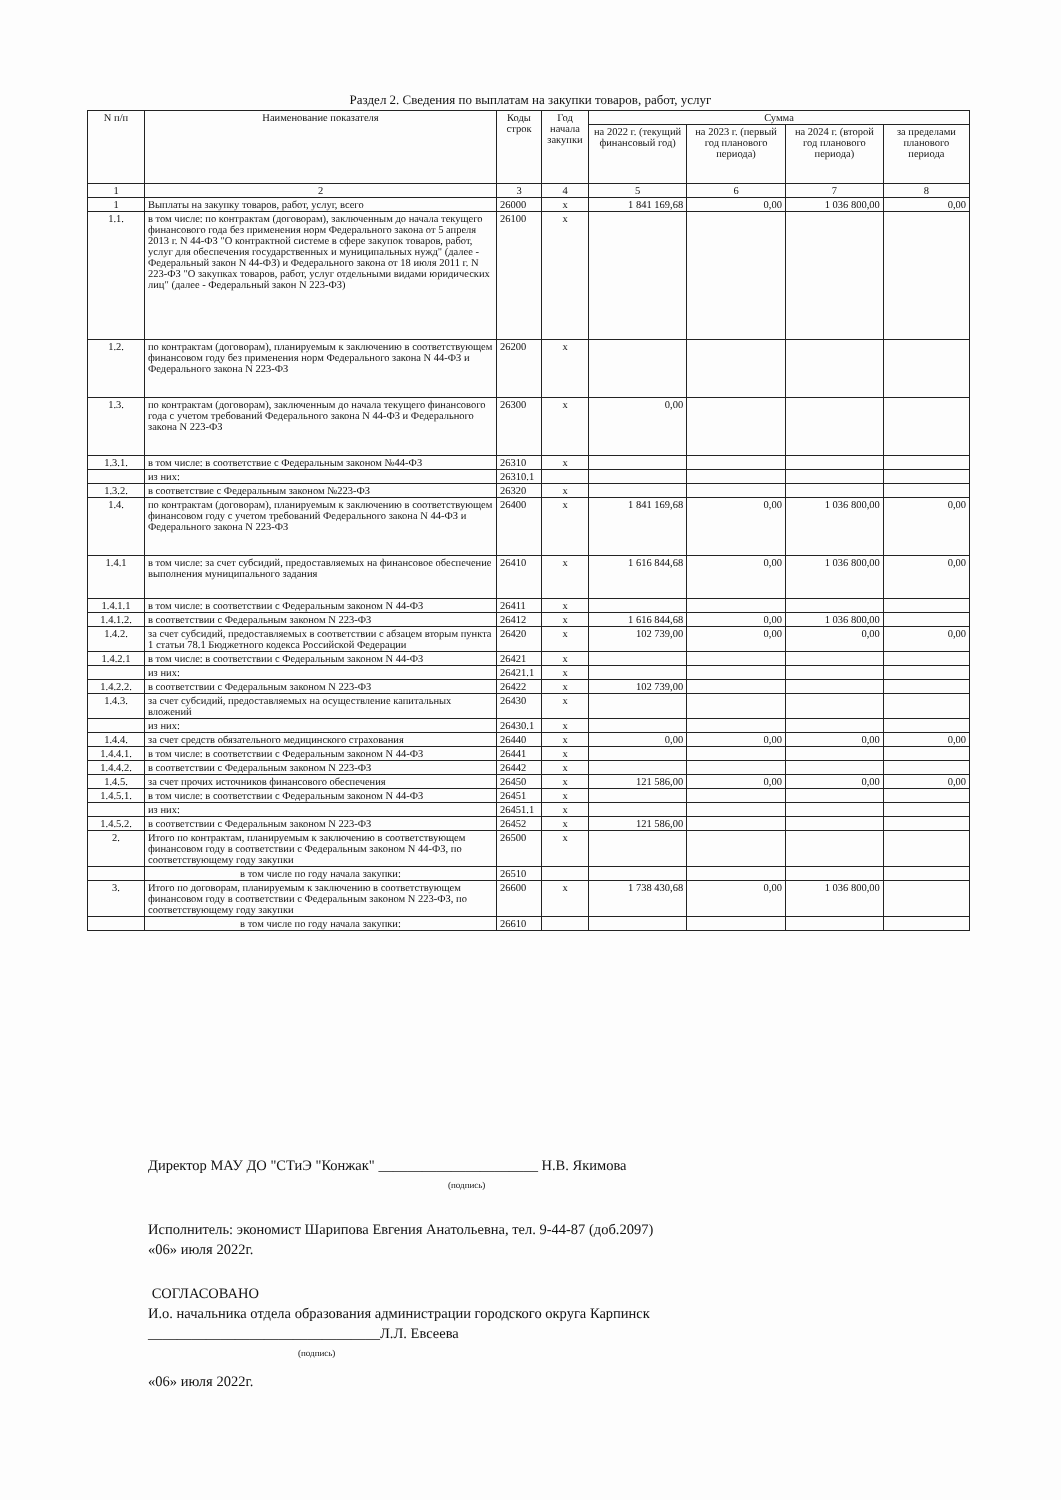Раздел 2. Сведения по выплатам на закупки товаров, работ, услуг
| N п/п | Наименование показателя | Коды строк | Год начала закупки | Сумма | | | |
| --- | --- | --- | --- | --- | --- | --- | --- |
| | | | | на 2022 г. (текущий финансовый год) | на 2023 г. (первый год планового периода) | на 2024 г. (второй год планового периода) | за пределами планового периода |
| 1 | 2 | 3 | 4 | 5 | 6 | 7 | 8 |
| 1 | Выплаты на закупку товаров, работ, услуг, всего | 26000 | x | 1 841 169,68 | 0,00 | 1 036 800,00 | 0,00 |
| 1.1. | в том числе: по контрактам (договорам), заключенным до начала текущего финансового года без применения норм Федерального закона от 5 апреля 2013 г. N 44-ФЗ "О контрактной системе в сфере закупок товаров, работ, услуг для обеспечения государственных и муниципальных нужд" (далее - Федеральный закон N 44-ФЗ) и Федерального закона от 18 июля 2011 г. N 223-ФЗ "О закупках товаров, работ, услуг отдельными видами юридических лиц" (далее - Федеральный закон N 223-ФЗ) | 26100 | x | | | | |
| 1.2. | по контрактам (договорам), планируемым к заключению в соответствующем финансовом году без применения норм Федерального закона N 44-ФЗ и Федерального закона N 223-ФЗ | 26200 | x | | | | |
| 1.3. | по контрактам (договорам), заключенным до начала текущего финансового года с учетом требований Федерального закона N 44-ФЗ и Федерального закона N 223-ФЗ | 26300 | x | 0,00 | | | |
| 1.3.1. | в том числе: в соответствие с Федеральным законом №44-ФЗ | 26310 | x | | | | |
| | из них: | 26310.1 | | | | | |
| 1.3.2. | в соответствие с Федеральным законом №223-ФЗ | 26320 | x | | | | |
| 1.4. | по контрактам (договорам), планируемым к заключению в соответствующем финансовом году с учетом требований Федерального закона N 44-ФЗ и Федерального закона N 223-ФЗ | 26400 | x | 1 841 169,68 | 0,00 | 1 036 800,00 | 0,00 |
| 1.4.1 | в том числе: за счет субсидий, предоставляемых на финансовое обеспечение выполнения муниципального задания | 26410 | x | 1 616 844,68 | 0,00 | 1 036 800,00 | 0,00 |
| 1.4.1.1 | в том числе: в соответствии с Федеральным законом N 44-ФЗ | 26411 | x | | | | |
| 1.4.1.2. | в соответствии с Федеральным законом N 223-ФЗ | 26412 | x | 1 616 844,68 | 0,00 | 1 036 800,00 | |
| 1.4.2. | за счет субсидий, предоставляемых в соответствии с абзацем вторым пункта 1 статьи 78.1 Бюджетного кодекса Российской Федерации | 26420 | x | 102 739,00 | 0,00 | 0,00 | 0,00 |
| 1.4.2.1 | в том числе: в соответствии с Федеральным законом N 44-ФЗ | 26421 | x | | | | |
| | из них: | 26421.1 | x | | | | |
| 1.4.2.2. | в соответствии с Федеральным законом N 223-ФЗ | 26422 | x | 102 739,00 | | | |
| 1.4.3. | за счет субсидий, предоставляемых на осуществление капитальных вложений | 26430 | x | | | | |
| | из них: | 26430.1 | x | | | | |
| 1.4.4. | за счет средств обязательного медицинского страхования | 26440 | x | 0,00 | 0,00 | 0,00 | 0,00 |
| 1.4.4.1. | в том числе: в соответствии с Федеральным законом N 44-ФЗ | 26441 | x | | | | |
| 1.4.4.2. | в соответствии с Федеральным законом N 223-ФЗ | 26442 | x | | | | |
| 1.4.5. | за счет прочих источников финансового обеспечения | 26450 | x | 121 586,00 | 0,00 | 0,00 | 0,00 |
| 1.4.5.1. | в том числе: в соответствии с Федеральным законом N 44-ФЗ | 26451 | x | | | | |
| | из них: | 26451.1 | x | | | | |
| 1.4.5.2. | в соответствии с Федеральным законом N 223-ФЗ | 26452 | x | 121 586,00 | | | |
| 2. | Итого по контрактам, планируемым к заключению в соответствующем финансовом году в соответствии с Федеральным законом N 44-ФЗ, по соответствующему году закупки | 26500 | x | | | | |
| | в том числе по году начала закупки: | 26510 | | | | | |
| 3. | Итого по договорам, планируемым к заключению в соответствующем финансовом году в соответствии с Федеральным законом N 223-ФЗ, по соответствующему году закупки | 26600 | x | 1 738 430,68 | 0,00 | 1 036 800,00 | |
| | в том числе по году начала закупки: | 26610 | | | | | |
Директор МАУ ДО "СТиЭ "Конжак" ______________________ Н.В. Якимова
(подпись)
Исполнитель: экономист Шарипова Евгения Анатольевна, тел. 9-44-87 (доб.2097)
«06» июля 2022г.
СОГЛАСОВАНО
И.о. начальника отдела образования администрации городского округа Карпинск
________________________________Л.Л. Евсеева
(подпись)
«06» июля 2022г.